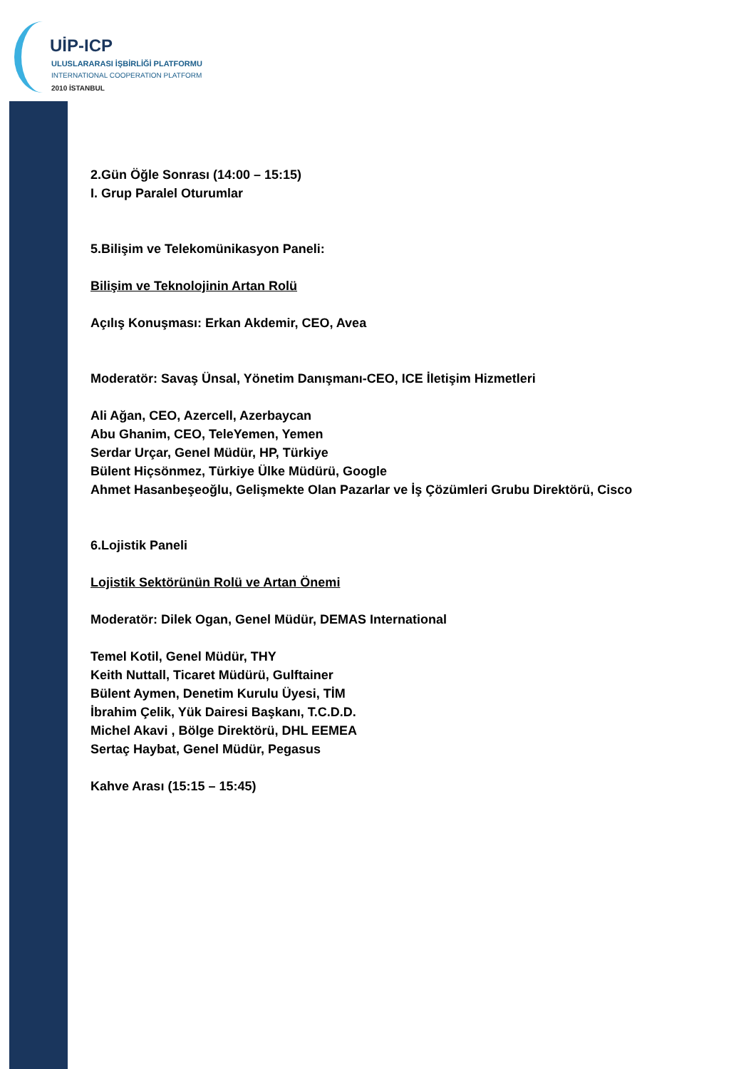UİP-ICP
ULUSLARARASI İŞBİRLİĞİ PLATFORMU
INTERNATIONAL COOPERATION PLATFORM
2010 İSTANBUL
2.Gün Öğle Sonrası (14:00 – 15:15)
I. Grup Paralel Oturumlar
5.Bilişim ve Telekomünikasyon Paneli:
Bilişim ve Teknolojinin Artan Rolü
Açılış Konuşması: Erkan Akdemir, CEO, Avea
Moderatör: Savaş Ünsal, Yönetim Danışmanı-CEO, ICE İletişim Hizmetleri
Ali Ağan, CEO, Azercell, Azerbaycan
Abu Ghanim, CEO, TeleYemen, Yemen
Serdar Urçar, Genel Müdür, HP, Türkiye
Bülent Hiçsönmez, Türkiye Ülke Müdürü, Google
Ahmet Hasanbeşeoğlu, Gelişmekte Olan Pazarlar ve İş Çözümleri Grubu Direktörü, Cisco
6.Lojistik Paneli
Lojistik Sektörünün Rolü ve Artan Önemi
Moderatör: Dilek Ogan, Genel Müdür, DEMAS International
Temel Kotil, Genel Müdür, THY
Keith Nuttall, Ticaret Müdürü, Gulftainer
Bülent Aymen, Denetim Kurulu Üyesi, TİM
İbrahim Çelik, Yük Dairesi Başkanı, T.C.D.D.
Michel Akavi , Bölge Direktörü, DHL EEMEA
Sertaç Haybat, Genel Müdür, Pegasus
Kahve Arası (15:15 – 15:45)